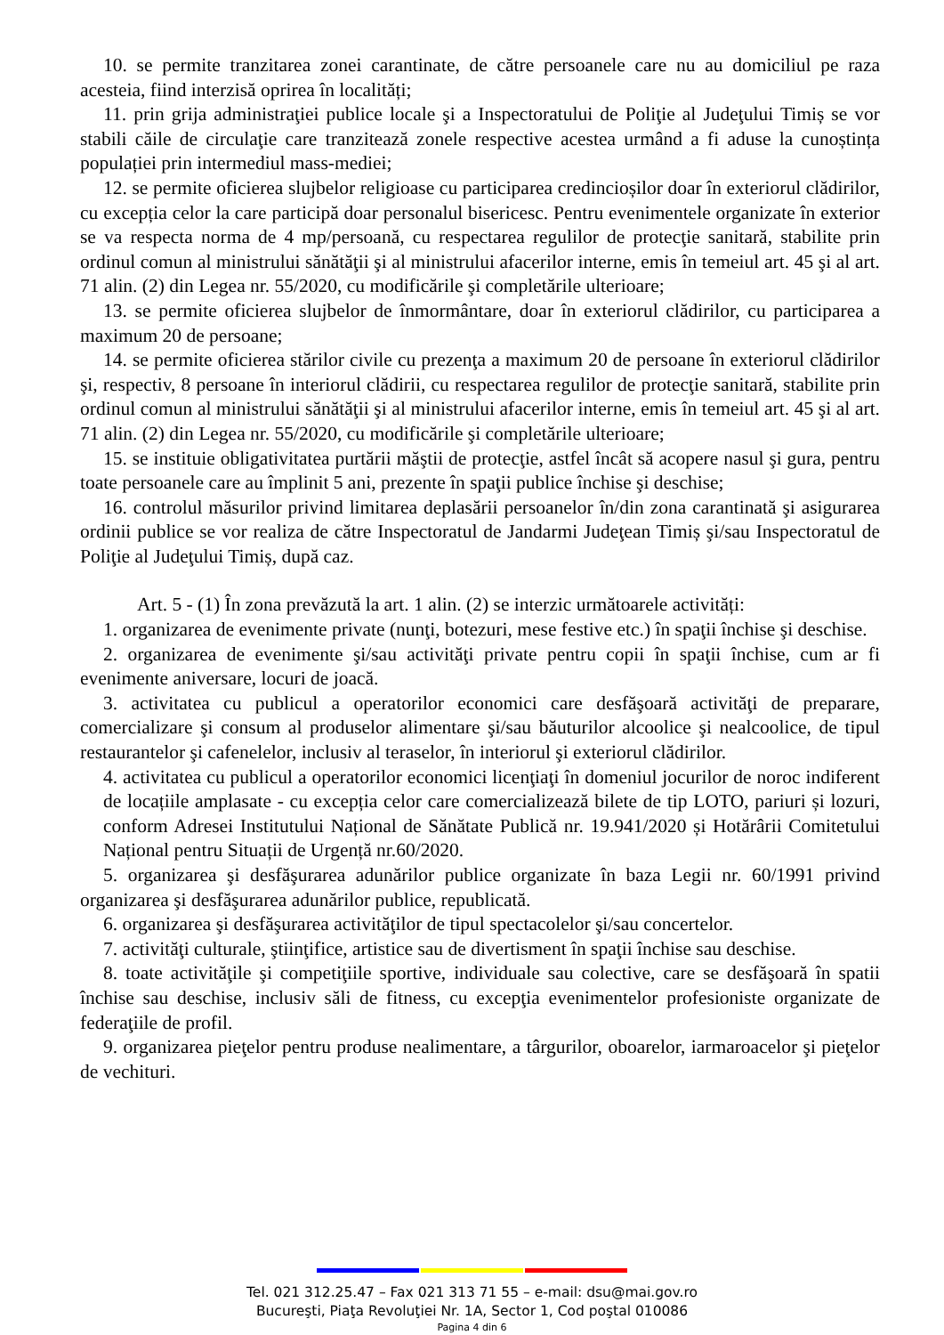10. se permite tranzitarea zonei carantinate, de către persoanele care nu au domiciliul pe raza acesteia, fiind interzisă oprirea în localități;
11. prin grija administraţiei publice locale şi a Inspectoratului de Poliţie al Judeţului Timiș se vor stabili căile de circulaţie care tranzitează zonele respective acestea urmând a fi aduse la cunoștința populației prin intermediul mass-mediei;
12. se permite oficierea slujbelor religioase cu participarea credincioșilor doar în exteriorul clădirilor, cu excepția celor la care participă doar personalul bisericesc. Pentru evenimentele organizate în exterior se va respecta norma de 4 mp/persoană, cu respectarea regulilor de protecţie sanitară, stabilite prin ordinul comun al ministrului sănătăţii şi al ministrului afacerilor interne, emis în temeiul art. 45 şi al art. 71 alin. (2) din Legea nr. 55/2020, cu modificările şi completările ulterioare;
13. se permite oficierea slujbelor de înmormântare, doar în exteriorul clădirilor, cu participarea a maximum 20 de persoane;
14. se permite oficierea stărilor civile cu prezenţa a maximum 20 de persoane în exteriorul clădirilor şi, respectiv, 8 persoane în interiorul clădirii, cu respectarea regulilor de protecţie sanitară, stabilite prin ordinul comun al ministrului sănătăţii şi al ministrului afacerilor interne, emis în temeiul art. 45 şi al art. 71 alin. (2) din Legea nr. 55/2020, cu modificările şi completările ulterioare;
15. se instituie obligativitatea purtării măştii de protecţie, astfel încât să acopere nasul şi gura, pentru toate persoanele care au împlinit 5 ani, prezente în spaţii publice închise şi deschise;
16. controlul măsurilor privind limitarea deplasării persoanelor în/din zona carantinată şi asigurarea ordinii publice se vor realiza de către Inspectoratul de Jandarmi Judeţean Timiș şi/sau Inspectoratul de Poliţie al Judeţului Timiș, după caz.
Art. 5 - (1) În zona prevăzută la art. 1 alin. (2) se interzic următoarele activități:
1. organizarea de evenimente private (nunţi, botezuri, mese festive etc.) în spaţii închise şi deschise.
2. organizarea de evenimente şi/sau activităţi private pentru copii în spaţii închise, cum ar fi evenimente aniversare, locuri de joacă.
3. activitatea cu publicul a operatorilor economici care desfăşoară activităţi de preparare, comercializare şi consum al produselor alimentare şi/sau băuturilor alcoolice şi nealcoolice, de tipul restaurantelor şi cafenelelor, inclusiv al teraselor, în interiorul şi exteriorul clădirilor.
4. activitatea cu publicul a operatorilor economici licenţiaţi în domeniul jocurilor de noroc indiferent de locațiile amplasate - cu excepția celor care comercializează bilete de tip LOTO, pariuri și lozuri, conform Adresei Institutului Național de Sănătate Publică nr. 19.941/2020 și Hotărârii Comitetului Național pentru Situații de Urgență nr.60/2020.
5. organizarea şi desfăşurarea adunărilor publice organizate în baza Legii nr. 60/1991 privind organizarea şi desfăşurarea adunărilor publice, republicată.
6. organizarea şi desfăşurarea activităţilor de tipul spectacolelor şi/sau concertelor.
7. activităţi culturale, ştiinţifice, artistice sau de divertisment în spaţii închise sau deschise.
8. toate activităţile şi competiţiile sportive, individuale sau colective, care se desfăşoară în spatii închise sau deschise, inclusiv săli de fitness, cu excepţia evenimentelor profesioniste organizate de federaţiile de profil.
9. organizarea pieţelor pentru produse nealimentare, a târgurilor, oboarelor, iarmaroacelor şi pieţelor de vechituri.
Tel. 021 312.25.47 – Fax 021 313 71 55 – e-mail: dsu@mai.gov.ro
Bucureşti, Piaţa Revoluţiei Nr. 1A, Sector 1, Cod poştal 010086
Pagina 4 din 6